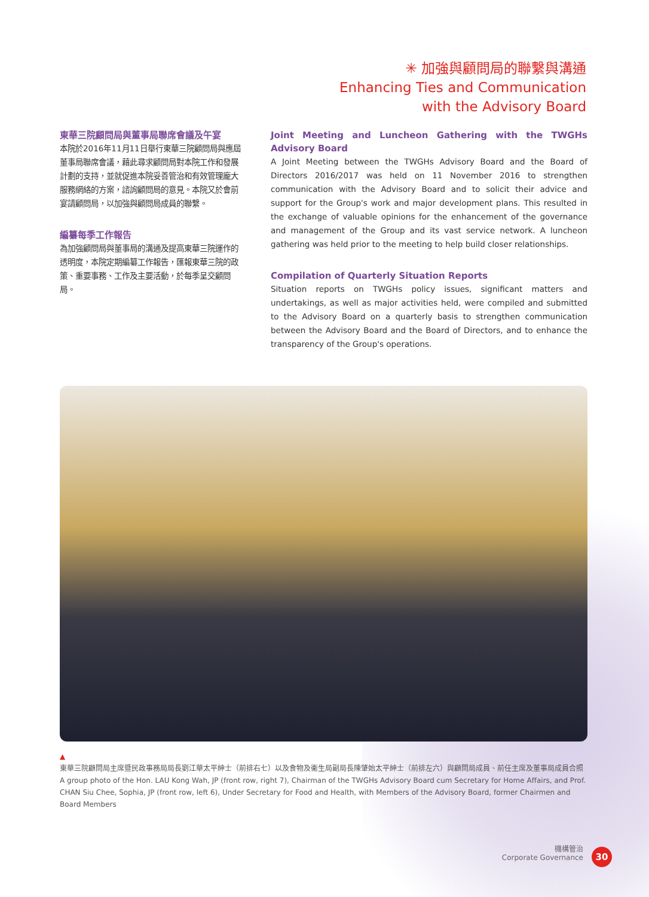✳ 加強與顧問局的聯繫與溝通
Enhancing Ties and Communication
with the Advisory Board
東華三院顧問局與董事局聯席會議及午宴
本院於2016年11月11日舉行東華三院顧問局與應屆董事局聯席會議，藉此尋求顧問局對本院工作和發展計劃的支持，並就促進本院妥善管治和有效管理龐大服務網絡的方案，諮詢顧問局的意見。本院又於會前宴請顧問局，以加強與顧問局成員的聯繫。
編纂每季工作報告
為加強顧問局與董事局的溝通及提高東華三院運作的透明度，本院定期編纂工作報告，匯報東華三院的政策、重要事務、工作及主要活動，於每季呈交顧問局。
Joint Meeting and Luncheon Gathering with the TWGHs Advisory Board
A Joint Meeting between the TWGHs Advisory Board and the Board of Directors 2016/2017 was held on 11 November 2016 to strengthen communication with the Advisory Board and to solicit their advice and support for the Group's work and major development plans. This resulted in the exchange of valuable opinions for the enhancement of the governance and management of the Group and its vast service network. A luncheon gathering was held prior to the meeting to help build closer relationships.
Compilation of Quarterly Situation Reports
Situation reports on TWGHs policy issues, significant matters and undertakings, as well as major activities held, were compiled and submitted to the Advisory Board on a quarterly basis to strengthen communication between the Advisory Board and the Board of Directors, and to enhance the transparency of the Group's operations.
▲
東華三院顧問局主席暨民政事務局局長劉江華太平紳士（前排右七）以及食物及衞生局副局長陳肇始太平紳士（前排左六）與顧問局成員、前任主席及董事局成員合照
A group photo of the Hon. LAU Kong Wah, JP (front row, right 7), Chairman of the TWGHs Advisory Board cum Secretary for Home Affairs, and Prof. CHAN Siu Chee, Sophia, JP (front row, left 6), Under Secretary for Food and Health, with Members of the Advisory Board, former Chairmen and Board Members
機構管治
Corporate Governance
30